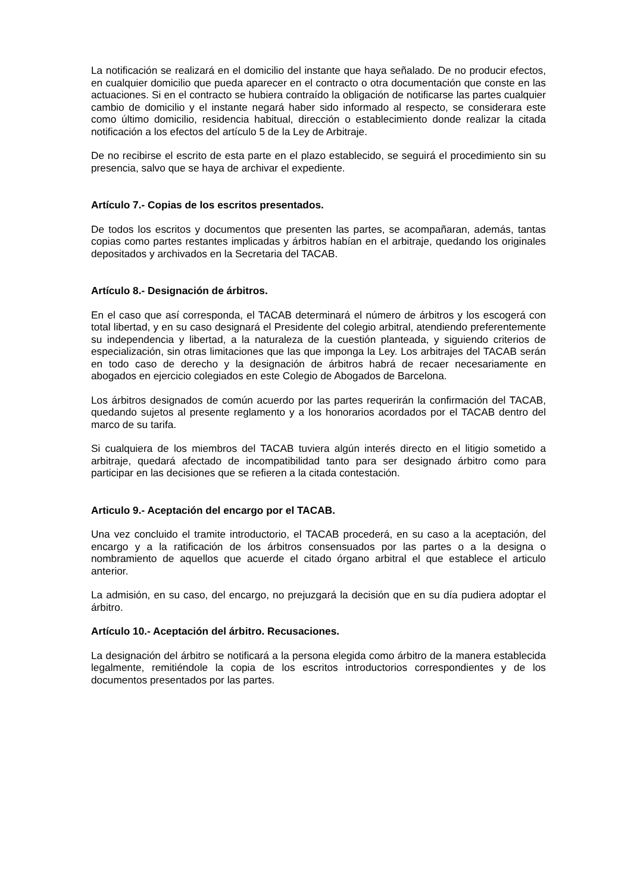La notificación se realizará en el domicilio del instante que haya señalado. De no producir efectos, en cualquier domicilio que pueda aparecer en el contracto o otra documentación que conste en las actuaciones. Si en el contracto se hubiera contraído la obligación de notificarse las partes cualquier cambio de domicilio y el instante negará haber sido informado al respecto, se considerara este como último domicilio, residencia habitual, dirección o establecimiento donde realizar la citada notificación a los efectos del artículo 5 de la Ley de Arbitraje.
De no recibirse el escrito de esta parte en el plazo establecido, se seguirá el procedimiento sin su presencia, salvo que se haya de archivar el expediente.
Artículo 7.- Copias de los escritos presentados.
De todos los escritos y documentos que presenten las partes, se acompañaran, además, tantas copias como partes restantes implicadas y árbitros habían en el arbitraje, quedando los originales depositados y archivados en la Secretaria del TACAB.
Artículo 8.- Designación de árbitros.
En el caso que así corresponda, el TACAB determinará el número de árbitros y los escogerá con total libertad, y en su caso designará el Presidente del colegio arbitral, atendiendo preferentemente su independencia y libertad, a la naturaleza de la cuestión planteada, y siguiendo criterios de especialización, sin otras limitaciones que las que imponga la Ley. Los arbitrajes del TACAB serán en todo caso de derecho y la designación de árbitros habrá de recaer necesariamente en abogados en ejercicio colegiados en este Colegio de Abogados de Barcelona.
Los árbitros designados de común acuerdo por las partes requerirán la confirmación del TACAB, quedando sujetos al presente reglamento y a los honorarios acordados por el TACAB dentro del marco de su tarifa.
Si cualquiera de los miembros del TACAB tuviera algún interés directo en el litigio sometido a arbitraje, quedará afectado de incompatibilidad tanto para ser designado árbitro como para participar en las decisiones que se refieren a la citada contestación.
Articulo 9.- Aceptación del encargo por el TACAB.
Una vez concluido el tramite introductorio, el TACAB procederá, en su caso a la aceptación, del encargo y a la ratificación de los árbitros consensuados por las partes o a la designa o nombramiento de aquellos que acuerde el citado órgano arbitral el que establece el articulo anterior.
La admisión, en su caso, del encargo, no prejuzgará la decisión que en su día pudiera adoptar el árbitro.
Artículo 10.- Aceptación del árbitro. Recusaciones.
La designación del árbitro se notificará a la persona elegida como árbitro de la manera establecida legalmente, remitiéndole la copia de los escritos introductorios correspondientes y de los documentos presentados por las partes.